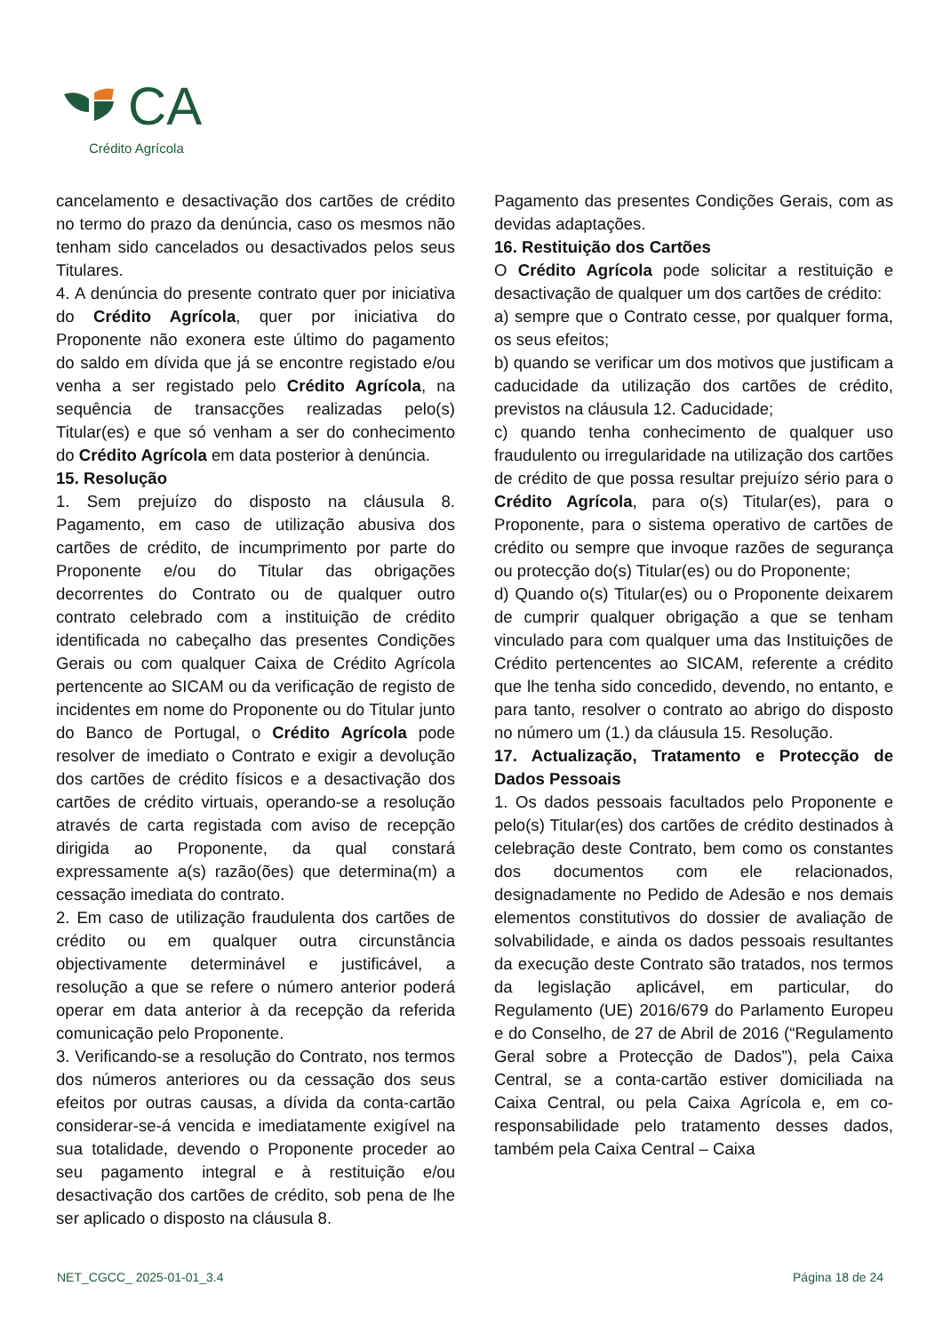CA
Crédito Agrícola
cancelamento e desactivação dos cartões de crédito no termo do prazo da denúncia, caso os mesmos não tenham sido cancelados ou desactivados pelos seus Titulares.
4. A denúncia do presente contrato quer por iniciativa do Crédito Agrícola, quer por iniciativa do Proponente não exonera este último do pagamento do saldo em dívida que já se encontre registado e/ou venha a ser registado pelo Crédito Agrícola, na sequência de transacções realizadas pelo(s) Titular(es) e que só venham a ser do conhecimento do Crédito Agrícola em data posterior à denúncia.
15. Resolução
1. Sem prejuízo do disposto na cláusula 8. Pagamento, em caso de utilização abusiva dos cartões de crédito, de incumprimento por parte do Proponente e/ou do Titular das obrigações decorrentes do Contrato ou de qualquer outro contrato celebrado com a instituição de crédito identificada no cabeçalho das presentes Condições Gerais ou com qualquer Caixa de Crédito Agrícola pertencente ao SICAM ou da verificação de registo de incidentes em nome do Proponente ou do Titular junto do Banco de Portugal, o Crédito Agrícola pode resolver de imediato o Contrato e exigir a devolução dos cartões de crédito físicos e a desactivação dos cartões de crédito virtuais, operando-se a resolução através de carta registada com aviso de recepção dirigida ao Proponente, da qual constará expressamente a(s) razão(ões) que determina(m) a cessação imediata do contrato.
2. Em caso de utilização fraudulenta dos cartões de crédito ou em qualquer outra circunstância objectivamente determinável e justificável, a resolução a que se refere o número anterior poderá operar em data anterior à da recepção da referida comunicação pelo Proponente.
3. Verificando-se a resolução do Contrato, nos termos dos números anteriores ou da cessação dos seus efeitos por outras causas, a dívida da conta-cartão considerar-se-á vencida e imediatamente exigível na sua totalidade, devendo o Proponente proceder ao seu pagamento integral e à restituição e/ou desactivação dos cartões de crédito, sob pena de lhe ser aplicado o disposto na cláusula 8.
Pagamento das presentes Condições Gerais, com as devidas adaptações.
16. Restituição dos Cartões
O Crédito Agrícola pode solicitar a restituição e desactivação de qualquer um dos cartões de crédito:
a) sempre que o Contrato cesse, por qualquer forma, os seus efeitos;
b) quando se verificar um dos motivos que justificam a caducidade da utilização dos cartões de crédito, previstos na cláusula 12. Caducidade;
c) quando tenha conhecimento de qualquer uso fraudulento ou irregularidade na utilização dos cartões de crédito de que possa resultar prejuízo sério para o Crédito Agrícola, para o(s) Titular(es), para o Proponente, para o sistema operativo de cartões de crédito ou sempre que invoque razões de segurança ou protecção do(s) Titular(es) ou do Proponente;
d) Quando o(s) Titular(es) ou o Proponente deixarem de cumprir qualquer obrigação a que se tenham vinculado para com qualquer uma das Instituições de Crédito pertencentes ao SICAM, referente a crédito que lhe tenha sido concedido, devendo, no entanto, e para tanto, resolver o contrato ao abrigo do disposto no número um (1.) da cláusula 15. Resolução.
17. Actualização, Tratamento e Protecção de Dados Pessoais
1. Os dados pessoais facultados pelo Proponente e pelo(s) Titular(es) dos cartões de crédito destinados à celebração deste Contrato, bem como os constantes dos documentos com ele relacionados, designadamente no Pedido de Adesão e nos demais elementos constitutivos do dossier de avaliação de solvabilidade, e ainda os dados pessoais resultantes da execução deste Contrato são tratados, nos termos da legislação aplicável, em particular, do Regulamento (UE) 2016/679 do Parlamento Europeu e do Conselho, de 27 de Abril de 2016 (“Regulamento Geral sobre a Protecção de Dados”), pela Caixa Central, se a conta-cartão estiver domiciliada na Caixa Central, ou pela Caixa Agrícola e, em co-responsabilidade pelo tratamento desses dados, também pela Caixa Central – Caixa
NET_CGCC_ 2025-01-01_3.4 Página 18 de 24